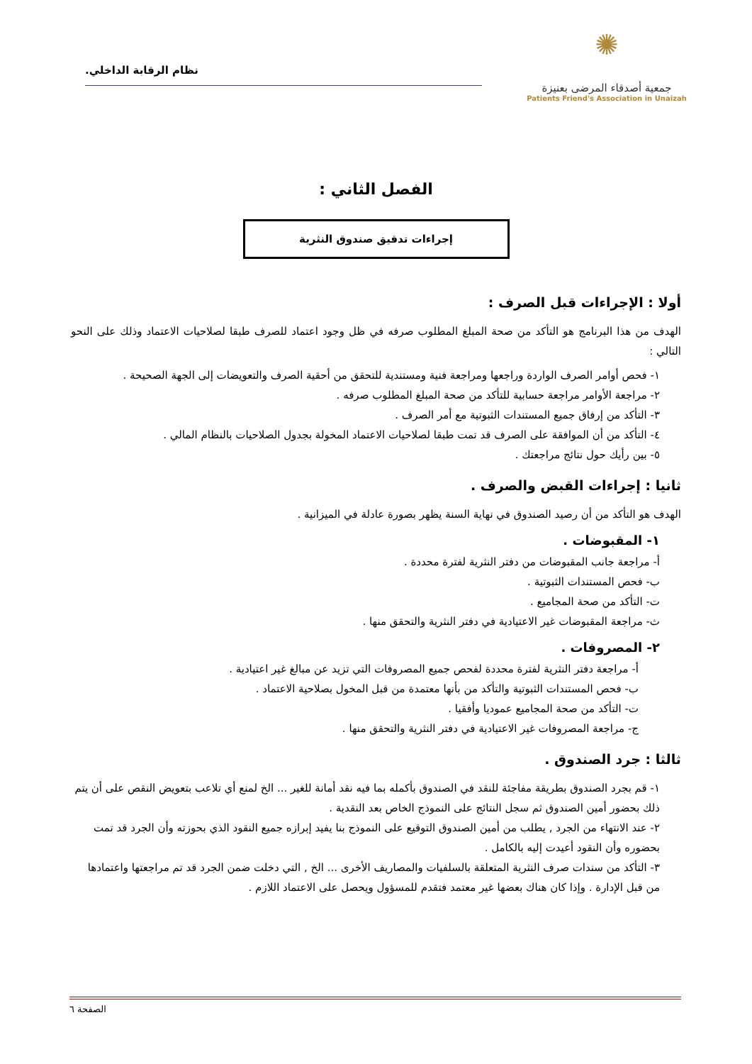✺
جمعية أصدقاء المرضى بعنيزة
Patients Friend's Association in Unaizah
نظام الرقابة الداخلي.
الفصل الثاني :
إجراءات تدقيق صندوق النثرية
أولا : الإجراءات قبل الصرف :
الهدف من هذا البرنامج هو التأكد من صحة المبلغ المطلوب صرفه في ظل وجود اعتماد للصرف طبقا لصلاحيات الاعتماد وذلك على النحو التالي :
١- فحص أوامر الصرف الواردة وراجعها ومراجعة فنية ومستندية للتحقق من أحقية الصرف والتعويضات إلى الجهة الصحيحة .
٢- مراجعة الأوامر مراجعة حسابية للتأكد من صحة المبلغ المطلوب صرفه .
٣- التأكد من إرفاق جميع المستندات الثبوتية مع أمر الصرف .
٤- التأكد من أن الموافقة على الصرف قد تمت طبقا لصلاحيات الاعتماد المخولة بجدول الصلاحيات بالنظام المالي .
٥- بين رأيك حول نتائج مراجعتك .
ثانيا : إجراءات القبض والصرف .
الهدف هو التأكد من أن رصيد الصندوق في نهاية السنة يظهر بصورة عادلة في الميزانية .
١- المقبوضات .
أ- مراجعة جانب المقبوضات من دفتر النثرية لفترة محددة .
ب- فحص المستندات الثبوتية .
ت- التأكد من صحة المجاميع .
ث- مراجعة المقبوضات غير الاعتيادية في دفتر النثرية والتحقق منها .
٢- المصروفات .
أ- مراجعة دفتر النثرية لفترة محددة لفحص جميع المصروفات التي تزيد عن مبالغ غير اعتيادية .
ب- فحص المستندات الثبوتية والتأكد من بأنها معتمدة من قبل المخول بصلاحية الاعتماد .
ت- التأكد من صحة المجاميع عموديا وأفقيا .
ج- مراجعة المصروفات غير الاعتيادية في دفتر النثرية والتحقق منها .
ثالثا : جرد الصندوق .
١- قم بجرد الصندوق بطريقة مفاجئة للنقد في الصندوق بأكمله بما فيه نقد أمانة للغير ... الخ لمنع أي تلاعب بتعويض النقص على أن يتم ذلك بحضور أمين الصندوق ثم سجل النتائج على النموذج الخاص بعد النقدية .
٢- عند الانتهاء من الجرد , يطلب من أمين الصندوق التوقيع على النموذج بنا يفيد إبرازه جميع النقود الذي بحوزته وأن الجرد قد تمت بحضوره وأن النقود أعيدت إليه بالكامل .
٣- التأكد من سندات صرف النثرية المتعلقة بالسلفيات والمصاريف الأخرى ... الخ , التي دخلت ضمن الجرد قد تم مراجعتها واعتمادها من قبل الإدارة . وإذا كان هناك بعضها غير معتمد فتقدم للمسؤول ويحصل على الاعتماد اللازم .
الصفحة ٦